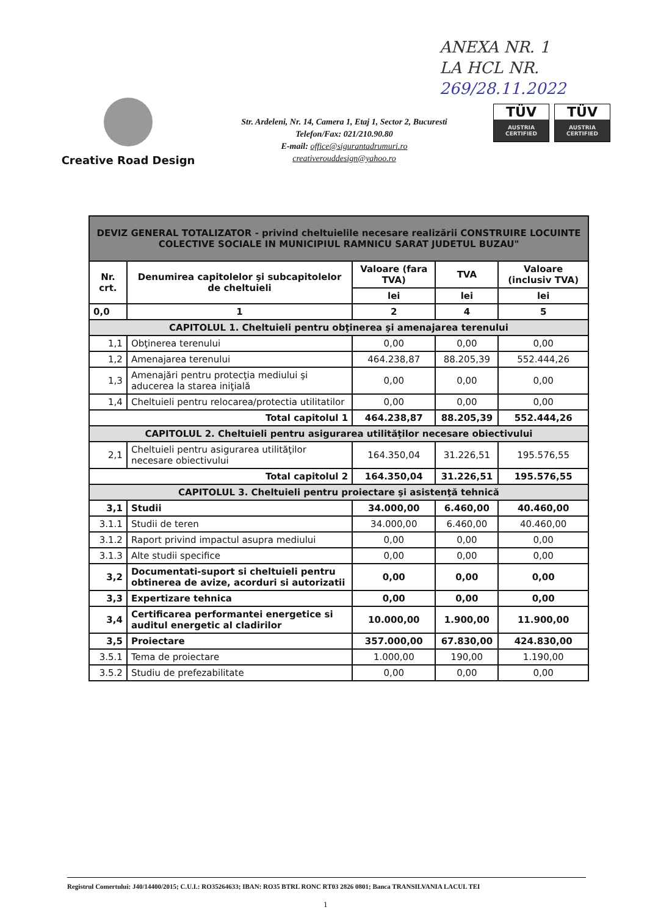ANEXA NR. 1
LA HCL NR.
269/28.11.2022
Creative Road Design
Str. Ardeleni, Nr. 14, Camera 1, Etaj 1, Sector 2, Bucuresti
Telefon/Fax: 021/210.90.80
E-mail: office@sigurantadrumuri.ro
creativerouddesign@yahoo.ro
TÜV
AUSTRIA CERTIFIED
TÜV
AUSTRIA CERTIFIED
| DEVIZ GENERAL TOTALIZATOR - privind cheltuielile necesare realizării CONSTRUIRE LOCUINTE COLECTIVE SOCIALE IN MUNICIPIUL RAMNICU SARAT JUDETUL BUZAU" | | | | |
| Nr. crt. | Denumirea capitolelor şi subcapitolelor de cheltuieli | Valoare (fara TVA) | TVA | Valoare (inclusiv TVA) |
| | | lei | lei | lei |
| 0,0 | 1 | 2 | 4 | 5 |
| CAPITOLUL 1. Cheltuieli pentru obţinerea şi amenajarea terenului | | | | |
| 1,1 | Obţinerea terenului | 0,00 | 0,00 | 0,00 |
| 1,2 | Amenajarea terenului | 464.238,87 | 88.205,39 | 552.444,26 |
| 1,3 | Amenajări pentru protecţia mediului şi aducerea la starea iniţială | 0,00 | 0,00 | 0,00 |
| 1,4 | Cheltuieli pentru relocarea/protectia utilitatilor | 0,00 | 0,00 | 0,00 |
| Total capitolul 1 | | 464.238,87 | 88.205,39 | 552.444,26 |
| CAPITOLUL 2. Cheltuieli pentru asigurarea utilităţilor necesare obiectivului | | | | |
| 2,1 | Cheltuieli pentru asigurarea utilităţilor necesare obiectivului | 164.350,04 | 31.226,51 | 195.576,55 |
| Total capitolul 2 | | 164.350,04 | 31.226,51 | 195.576,55 |
| CAPITOLUL 3. Cheltuieli pentru proiectare şi asistenţă tehnică | | | | |
| 3,1 | Studii | 34.000,00 | 6.460,00 | 40.460,00 |
| 3.1.1 | Studii de teren | 34.000,00 | 6.460,00 | 40.460,00 |
| 3.1.2 | Raport privind impactul asupra mediului | 0,00 | 0,00 | 0,00 |
| 3.1.3 | Alte studii specifice | 0,00 | 0,00 | 0,00 |
| 3,2 | Documentati-suport si cheltuieli pentru obtinerea de avize, acorduri si autorizatii | 0,00 | 0,00 | 0,00 |
| 3,3 | Expertizare tehnica | 0,00 | 0,00 | 0,00 |
| 3,4 | Certificarea performantei energetice si auditul energetic al cladirilor | 10.000,00 | 1.900,00 | 11.900,00 |
| 3,5 | Proiectare | 357.000,00 | 67.830,00 | 424.830,00 |
| 3.5.1 | Tema de proiectare | 1.000,00 | 190,00 | 1.190,00 |
| 3.5.2 | Studiu de prefezabilitate | 0,00 | 0,00 | 0,00 |
Registrul Comertului: J40/14400/2015; C.U.I.: RO35264633; IBAN: RO35 BTRL RONC RT03 2826 0801; Banca TRANSILVANIA LACUL TEI
1